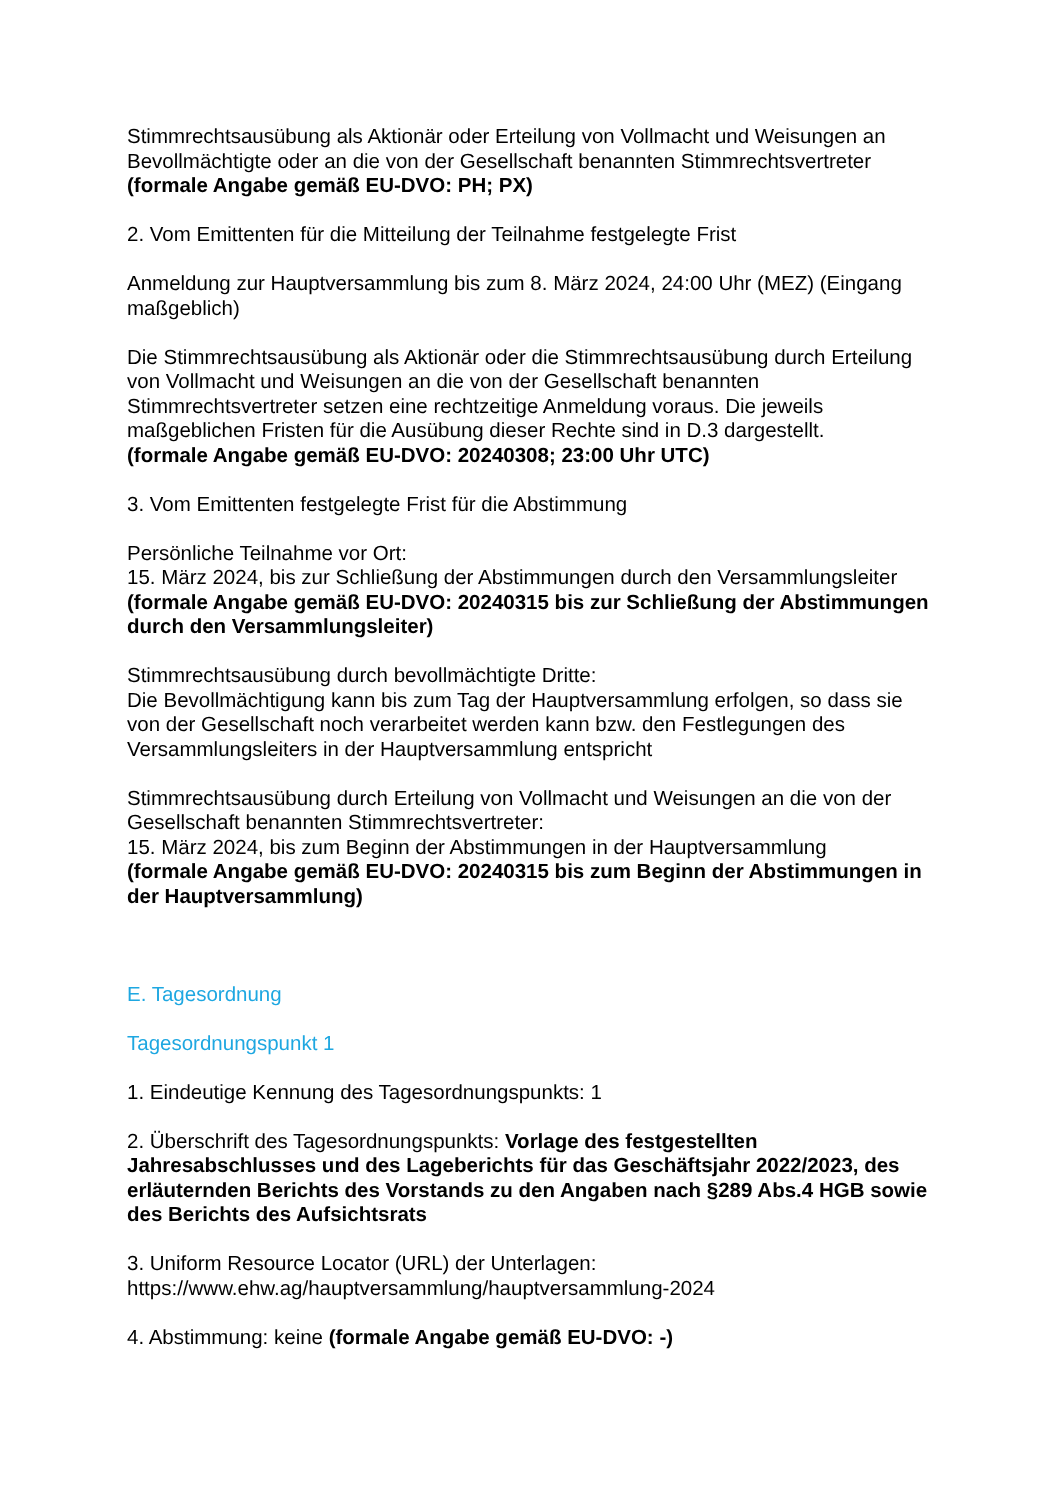Stimmrechtsausübung als Aktionär oder Erteilung von Vollmacht und Weisungen an Bevollmächtigte oder an die von der Gesellschaft benannten Stimmrechtsvertreter
(formale Angabe gemäß EU-DVO: PH; PX)
2. Vom Emittenten für die Mitteilung der Teilnahme festgelegte Frist
Anmeldung zur Hauptversammlung bis zum 8. März 2024, 24:00 Uhr (MEZ) (Eingang maßgeblich)
Die Stimmrechtsausübung als Aktionär oder die Stimmrechtsausübung durch Erteilung von Vollmacht und Weisungen an die von der Gesellschaft benannten Stimmrechtsvertreter setzen eine rechtzeitige Anmeldung voraus. Die jeweils maßgeblichen Fristen für die Ausübung dieser Rechte sind in D.3 dargestellt.
(formale Angabe gemäß EU-DVO: 20240308; 23:00 Uhr UTC)
3. Vom Emittenten festgelegte Frist für die Abstimmung
Persönliche Teilnahme vor Ort:
15. März 2024, bis zur Schließung der Abstimmungen durch den Versammlungsleiter
(formale Angabe gemäß EU-DVO: 20240315 bis zur Schließung der Abstimmungen durch den Versammlungsleiter)
Stimmrechtsausübung durch bevollmächtigte Dritte:
Die Bevollmächtigung kann bis zum Tag der Hauptversammlung erfolgen, so dass sie von der Gesellschaft noch verarbeitet werden kann bzw. den Festlegungen des Versammlungsleiters in der Hauptversammlung entspricht
Stimmrechtsausübung durch Erteilung von Vollmacht und Weisungen an die von der Gesellschaft benannten Stimmrechtsvertreter:
15. März 2024, bis zum Beginn der Abstimmungen in der Hauptversammlung
(formale Angabe gemäß EU-DVO: 20240315 bis zum Beginn der Abstimmungen in der Hauptversammlung)
E. Tagesordnung
Tagesordnungspunkt 1
1. Eindeutige Kennung des Tagesordnungspunkts: 1
2. Überschrift des Tagesordnungspunkts: Vorlage des festgestellten Jahresabschlusses und des Lageberichts für das Geschäftsjahr 2022/2023, des erläuternden Berichts des Vorstands zu den Angaben nach §289 Abs.4 HGB sowie des Berichts des Aufsichtsrats
3. Uniform Resource Locator (URL) der Unterlagen:
https://www.ehw.ag/hauptversammlung/hauptversammlung-2024
4. Abstimmung: keine (formale Angabe gemäß EU-DVO: -)